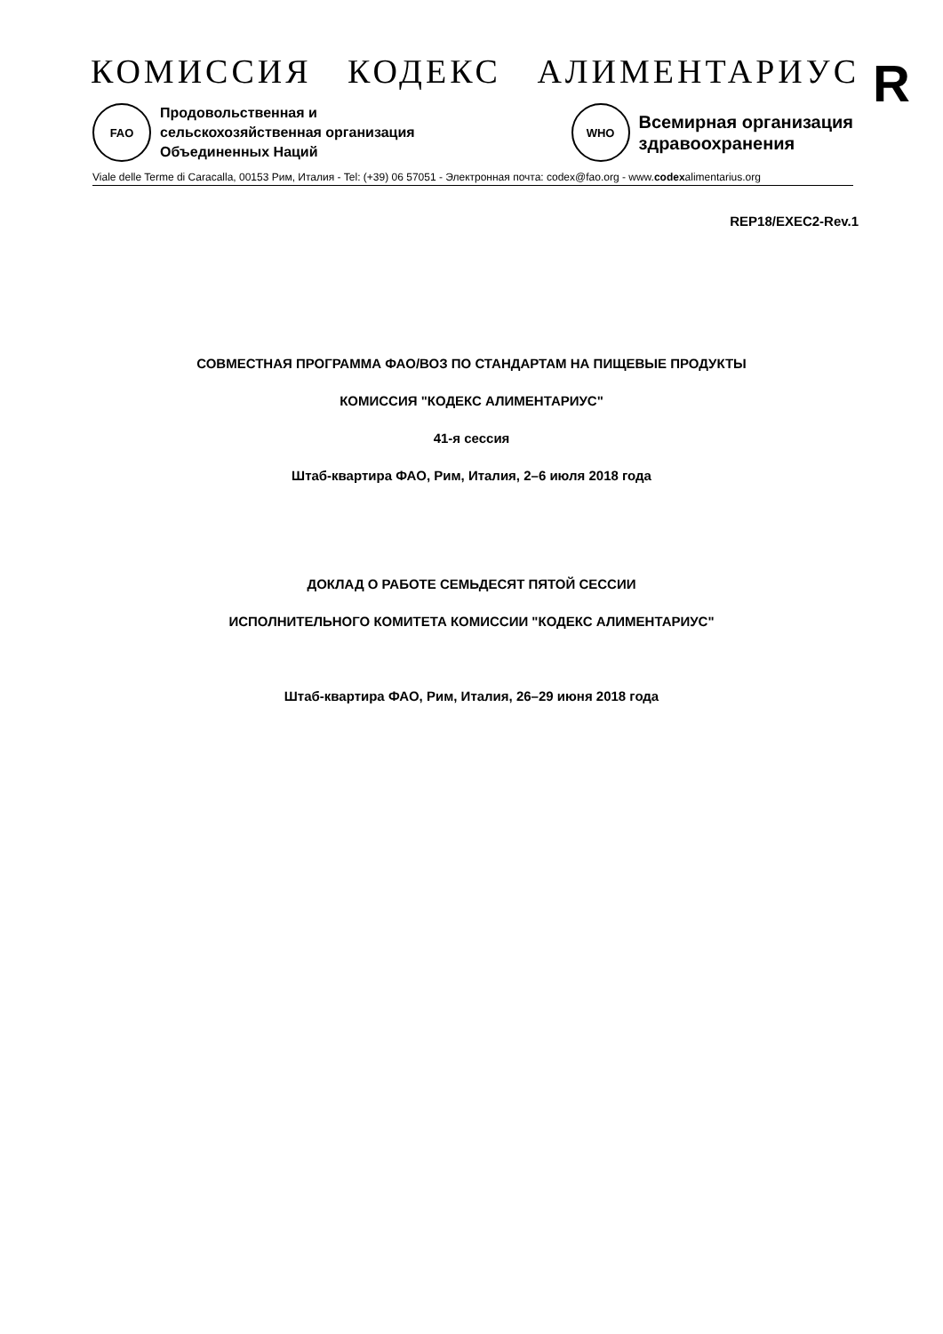КОМИССИЯ КОДЕКС АЛИМЕНТАРИУС
FAO
Продовольственная и
сельскохозяйственная организация
Объединенных Наций
WHO
Всемирная организация
здравоохранения
Viale delle Terme di Caracalla, 00153 Рим, Италия - Tel: (+39) 06 57051 - Электронная почта: codex@fao.org - www.codexalimentarius.org
R
REP18/EXEC2-Rev.1
СОВМЕСТНАЯ ПРОГРАММА ФАО/ВОЗ ПО СТАНДАРТАМ НА ПИЩЕВЫЕ ПРОДУКТЫ
КОМИССИЯ "КОДЕКС АЛИМЕНТАРИУС"
41-я сессия
Штаб-квартира ФАО, Рим, Италия, 2–6 июля 2018 года
ДОКЛАД О РАБОТЕ СЕМЬДЕСЯТ ПЯТОЙ СЕССИИ
ИСПОЛНИТЕЛЬНОГО КОМИТЕТА КОМИССИИ "КОДЕКС АЛИМЕНТАРИУС"
Штаб-квартира ФАО, Рим, Италия, 26–29 июня 2018 года